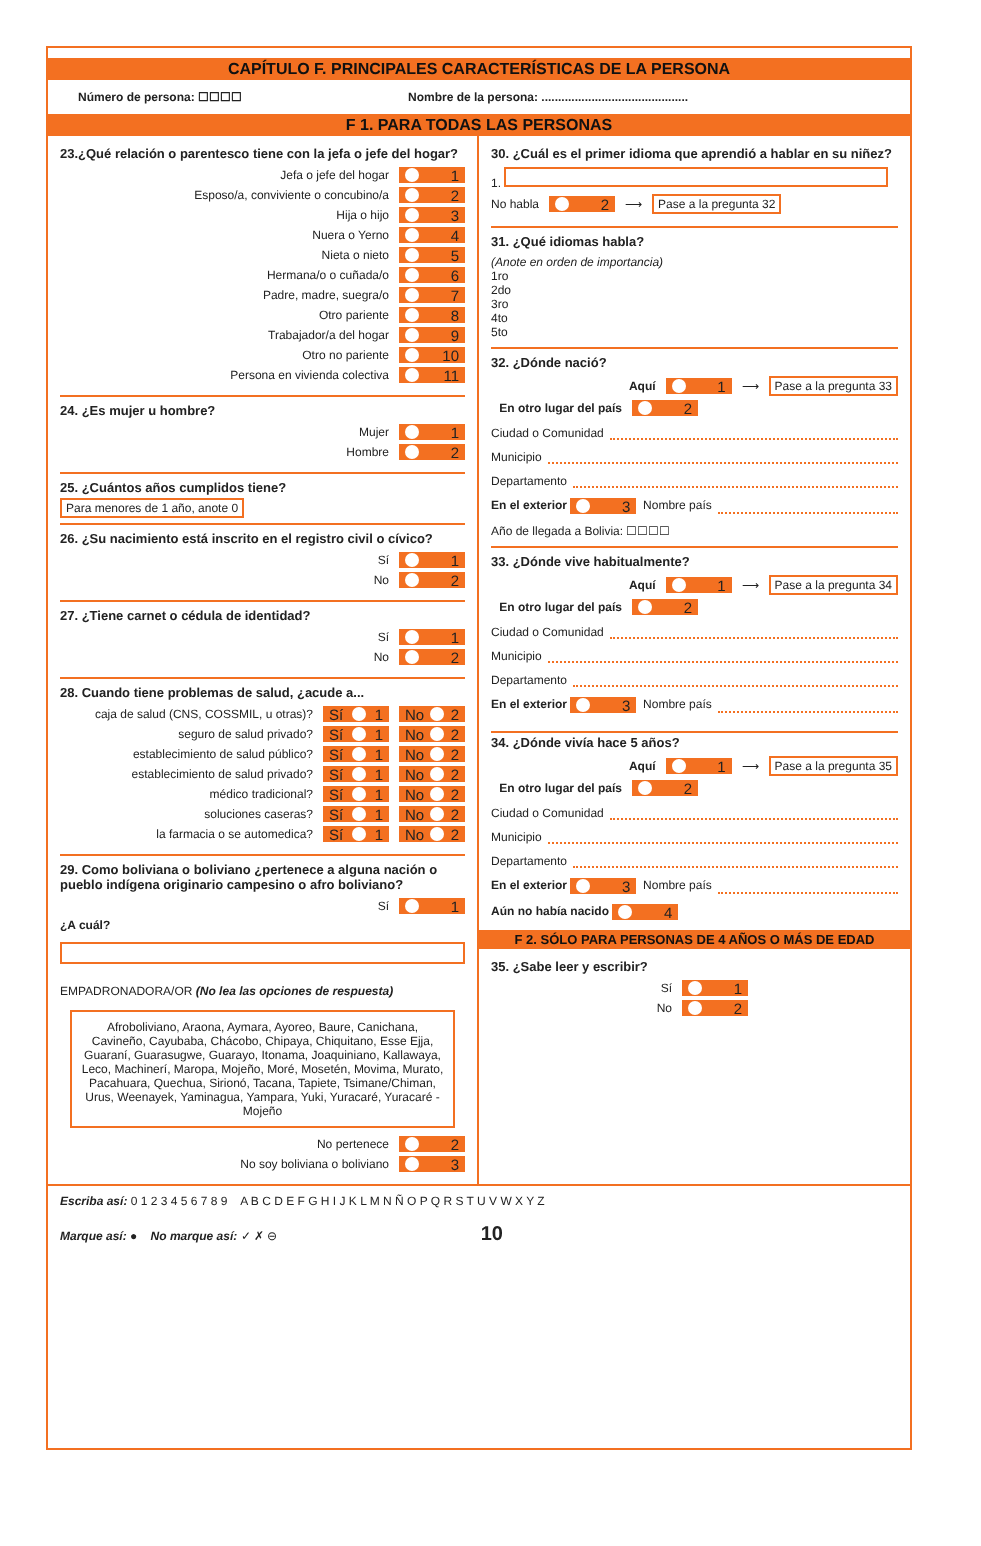CAPÍTULO F. PRINCIPALES CARACTERÍSTICAS DE LA PERSONA
Número de persona: ☐☐☐☐ Nombre de la persona: ............................................
F 1. PARA TODAS LAS PERSONAS
23.¿Qué relación o parentesco tiene con la jefa o jefe del hogar?
Jefa o jefe del hogar 1
Esposo/a, conviviente o concubino/a 2
Hija o hijo 3
Nuera o Yerno 4
Nieta o nieto 5
Hermana/o o cuñada/o 6
Padre, madre, suegra/o 7
Otro pariente 8
Trabajador/a del hogar 9
Otro no pariente 10
Persona en vivienda colectiva 11
24. ¿Es mujer u hombre?
Mujer 1
Hombre 2
25. ¿Cuántos años cumplidos tiene?
Para menores de 1 año, anote 0
26. ¿Su nacimiento está inscrito en el registro civil o cívico?
Sí 1
No 2
27. ¿Tiene carnet o cédula de identidad?
Sí 1
No 2
28. Cuando tiene problemas de salud, ¿acude a...
caja de salud (CNS, COSSMIL, u otras)? Sí 1 No 2
seguro de salud privado? Sí 1 No 2
establecimiento de salud público? Sí 1 No 2
establecimiento de salud privado? Sí 1 No 2
médico tradicional? Sí 1 No 2
soluciones caseras? Sí 1 No 2
la farmacia o se automedica? Sí 1 No 2
29. Como boliviana o boliviano ¿pertenece a alguna nación o pueblo indígena originario campesino o afro boliviano?
Sí 1
¿A cuál?
EMPADRONADORA/OR (No lea las opciones de respuesta)
Afroboliviano, Araona, Aymara, Ayoreo, Baure, Canichana, Cavineño, Cayubaba, Chácobo, Chipaya, Chiquitano, Esse Ejja, Guaraní, Guarasugwe, Guarayo, Itonama, Joaquiniano, Kallawaya, Leco, Machinerí, Maropa, Mojeño, Moré, Mosetén, Movima, Murato, Pacahuara, Quechua, Sirionó, Tacana, Tapiete, Tsimane/Chiman, Urus, Weenayek, Yaminagua, Yampara, Yuki, Yuracaré, Yuracaré - Mojeño
No pertenece 2
No soy boliviana o boliviano 3
30. ¿Cuál es el primer idioma que aprendió a hablar en su niñez?
1.
No habla 2 ⟶ Pase a la pregunta 32
31. ¿Qué idiomas habla?
(Anote en orden de importancia)
1ro
2do
3ro
4to
5to
32. ¿Dónde nació?
Aquí 1 ⟶ Pase a la pregunta 33
En otro lugar del país 2
Ciudad o Comunidad
Municipio
Departamento
En el exterior 3 Nombre país
Año de llegada a Bolivia: ☐☐☐☐
33. ¿Dónde vive habitualmente?
Aquí 1 ⟶ Pase a la pregunta 34
En otro lugar del país 2
Ciudad o Comunidad
Municipio
Departamento
En el exterior 3 Nombre país
34. ¿Dónde vivía hace 5 años?
Aquí 1 ⟶ Pase a la pregunta 35
En otro lugar del país 2
Ciudad o Comunidad
Municipio
Departamento
En el exterior 3 Nombre país
Aún no había nacido 4
F 2. SÓLO PARA PERSONAS DE 4 AÑOS O MÁS DE EDAD
35. ¿Sabe leer y escribir?
Sí 1
No 2
Escriba así: 0 1 2 3 4 5 6 7 8 9 A B C D E F G H I J K L M N Ñ O P Q R S T U V W X Y Z
Marque así: ● No marque así: ✓ ✗ ⊖ 10